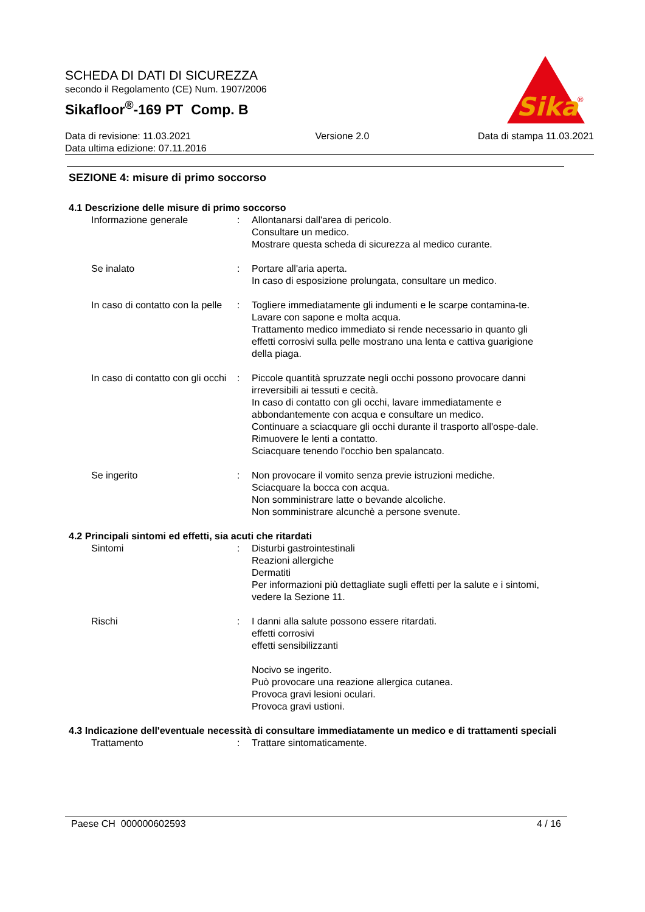SCHEDA DI DATI DI SICUREZZA
secondo il Regolamento (CE) Num. 1907/2006
Sikafloor<sup>®</sup>-169 PT Comp. B
Data di revisione: 11.03.2021
Data ultima edizione: 07.11.2016
Versione 2.0 Data di stampa 11.03.2021
Sika
®
SEZIONE 4: misure di primo soccorso
4.1 Descrizione delle misure di primo soccorso
Informazione generale : Allontanarsi dall'area di pericolo.
Consultare un medico.
Mostrare questa scheda di sicurezza al medico curante.
Se inalato : Portare all'aria aperta.
In caso di esposizione prolungata, consultare un medico.
In caso di contatto con la pelle
: Togliere immediatamente gli indumenti e le scarpe contamina-te.
Lavare con sapone e molta acqua.
Trattamento medico immediato si rende necessario in quanto gli effetti corrosivi sulla pelle mostrano una lenta e cattiva guarigione della piaga.
In caso di contatto con gli occhi
: Piccole quantità spruzzate negli occhi possono provocare danni irreversibili ai tessuti e cecità.
In caso di contatto con gli occhi, lavare immediatamente e abbondantemente con acqua e consultare un medico.
Continuare a sciacquare gli occhi durante il trasporto all'ospe-dale.
Rimuovere le lenti a contatto.
Sciacquare tenendo l'occhio ben spalancato.
Se ingerito : Non provocare il vomito senza previe istruzioni mediche.
Sciacquare la bocca con acqua.
Non somministrare latte o bevande alcoliche.
Non somministrare alcunchè a persone svenute.
4.2 Principali sintomi ed effetti, sia acuti che ritardati
Sintomi : Disturbi gastrointestinali
Reazioni allergiche
Dermatiti
Per informazioni più dettagliate sugli effetti per la salute e i sintomi, vedere la Sezione 11.
Rischi : I danni alla salute possono essere ritardati.
effetti corrosivi
effetti sensibilizzanti
Nocivo se ingerito.
Può provocare una reazione allergica cutanea.
Provoca gravi lesioni oculari.
Provoca gravi ustioni.
4.3 Indicazione dell'eventuale necessità di consultare immediatamente un medico e di trattamenti speciali
Trattamento : Trattare sintomaticamente.
Paese CH 000000602593 4 / 16